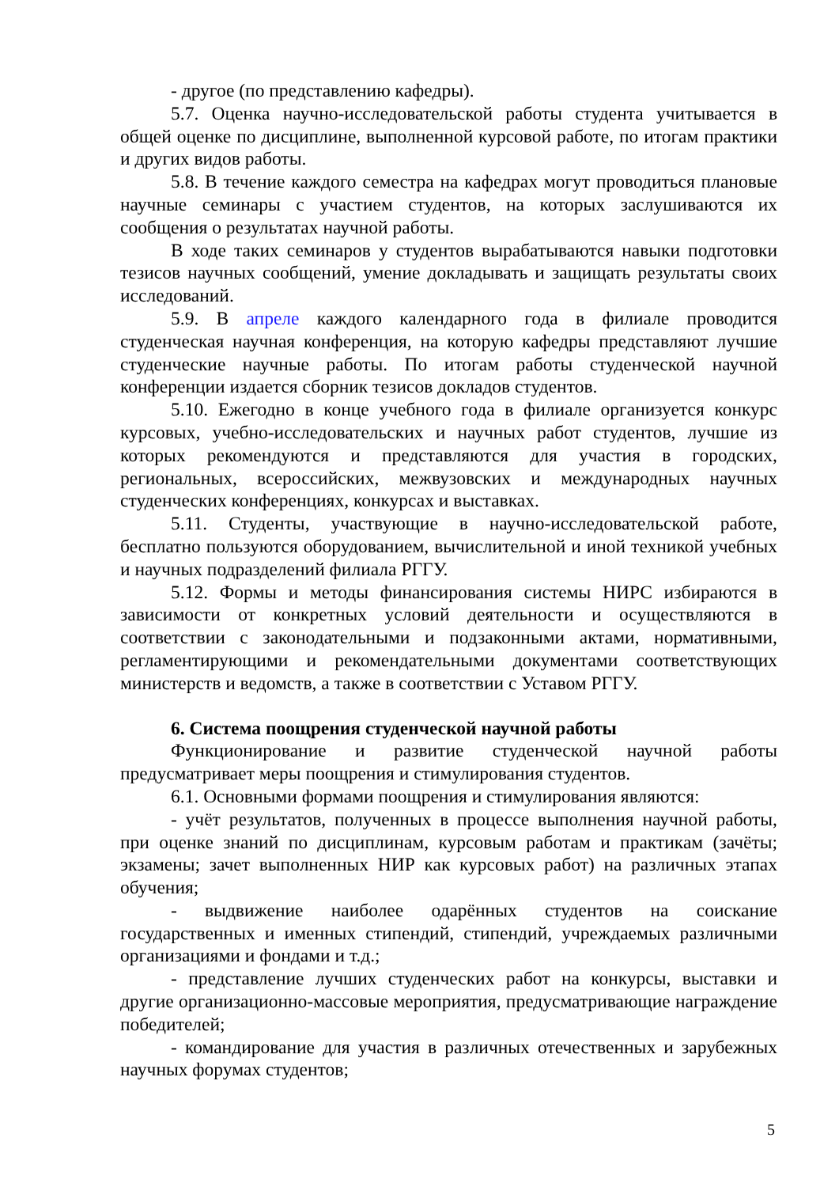- другое (по представлению кафедры).
5.7. Оценка научно-исследовательской работы студента учитывается в общей оценке по дисциплине, выполненной курсовой работе, по итогам практики и других видов работы.
5.8. В течение каждого семестра на кафедрах могут проводиться плановые научные семинары с участием студентов, на которых заслушиваются их сообщения о результатах научной работы.
В ходе таких семинаров у студентов вырабатываются навыки подготовки тезисов научных сообщений, умение докладывать и защищать результаты своих исследований.
5.9. В апреле каждого календарного года в филиале проводится студенческая научная конференция, на которую кафедры представляют лучшие студенческие научные работы. По итогам работы студенческой научной конференции издается сборник тезисов докладов студентов.
5.10. Ежегодно в конце учебного года в филиале организуется конкурс курсовых, учебно-исследовательских и научных работ студентов, лучшие из которых рекомендуются и представляются для участия в городских, региональных, всероссийских, межвузовских и международных научных студенческих конференциях, конкурсах и выставках.
5.11. Студенты, участвующие в научно-исследовательской работе, бесплатно пользуются оборудованием, вычислительной и иной техникой учебных и научных подразделений филиала РГГУ.
5.12. Формы и методы финансирования системы НИРС избираются в зависимости от конкретных условий деятельности и осуществляются в соответствии с законодательными и подзаконными актами, нормативными, регламентирующими и рекомендательными документами соответствующих министерств и ведомств, а также в соответствии с Уставом РГГУ.
6. Система поощрения студенческой научной работы
Функционирование и развитие студенческой научной работы предусматривает меры поощрения и стимулирования студентов.
6.1. Основными формами поощрения и стимулирования являются:
- учёт результатов, полученных в процессе выполнения научной работы, при оценке знаний по дисциплинам, курсовым работам и практикам (зачёты; экзамены; зачет выполненных НИР как курсовых работ) на различных этапах обучения;
- выдвижение наиболее одарённых студентов на соискание государственных и именных стипендий, стипендий, учреждаемых различными организациями и фондами и т.д.;
- представление лучших студенческих работ на конкурсы, выставки и другие организационно-массовые мероприятия, предусматривающие награждение победителей;
- командирование для участия в различных отечественных и зарубежных научных форумах студентов;
5